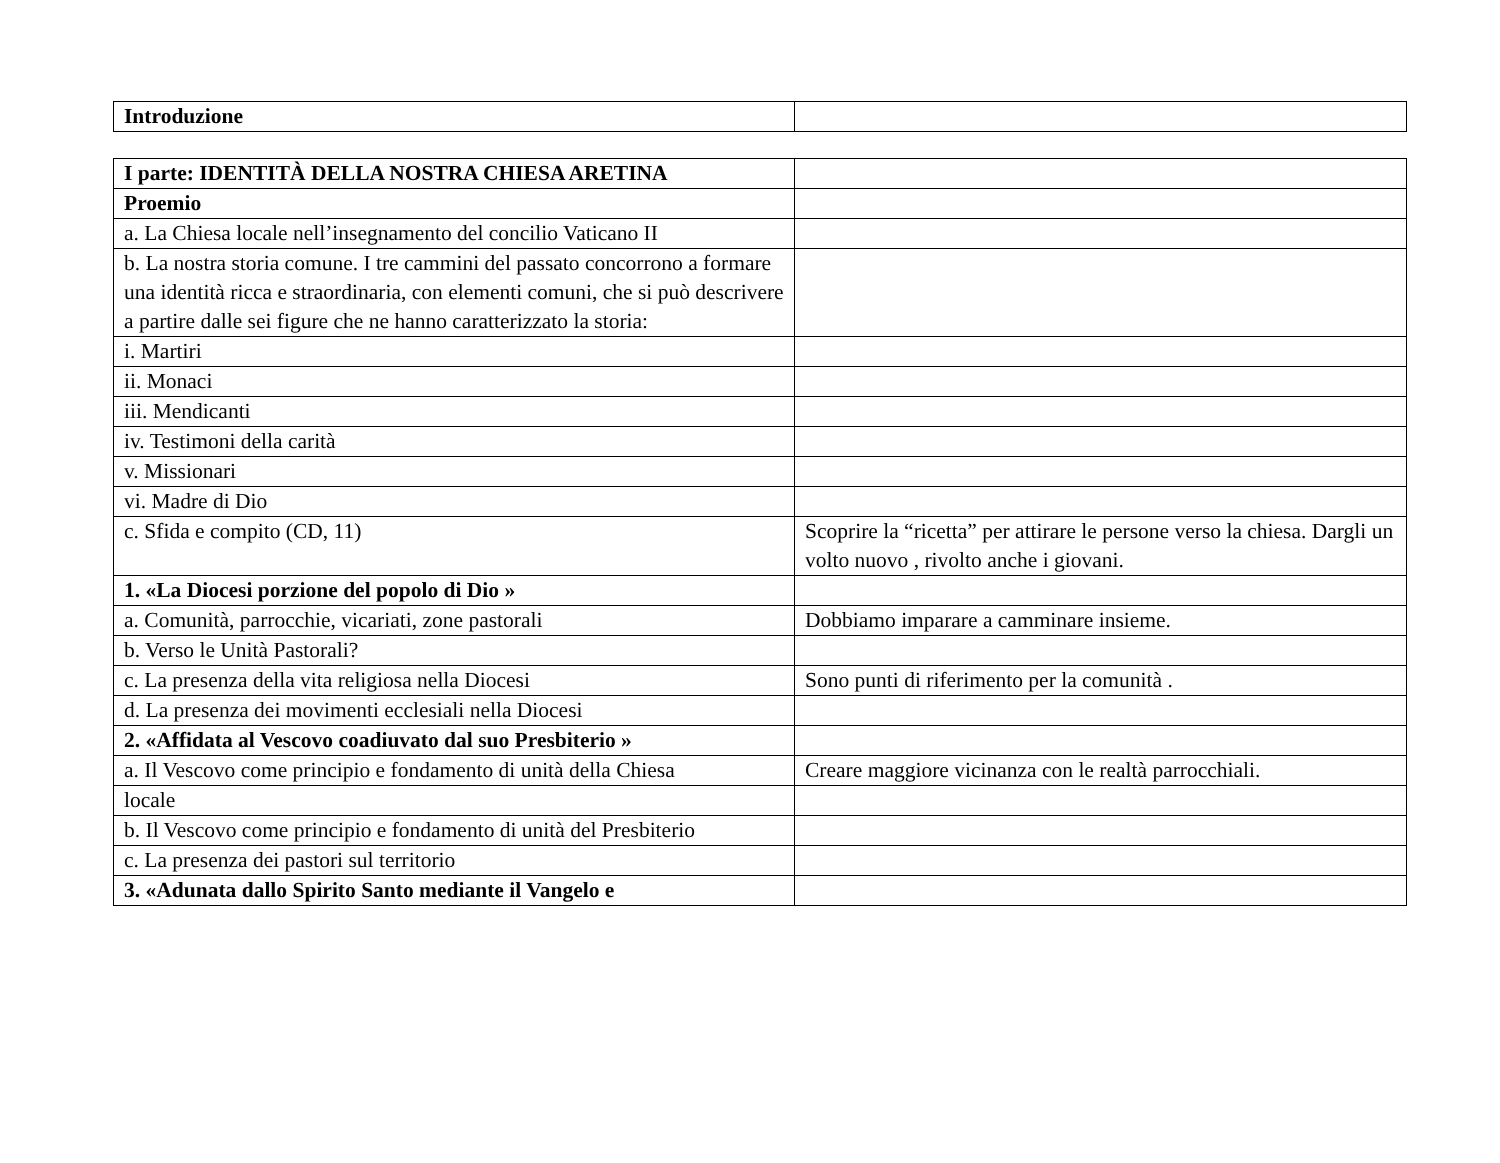| Introduzione | |
| I parte: IDENTITÀ DELLA NOSTRA CHIESA ARETINA | |
| Proemio | |
| a. La Chiesa locale nell’insegnamento del concilio Vaticano II | |
| b. La nostra storia comune. I tre cammini del passato concorrono a formare una identità ricca e straordinaria, con elementi comuni, che si può descrivere a partire dalle sei figure che ne hanno caratterizzato la storia: | |
| i. Martiri | |
| ii. Monaci | |
| iii. Mendicanti | |
| iv. Testimoni della carità | |
| v. Missionari | |
| vi. Madre di Dio | |
| c. Sfida e compito (CD, 11) | Scoprire la “ricetta” per attirare le persone verso la chiesa. Dargli un volto nuovo , rivolto anche i giovani. |
| 1. «La Diocesi porzione del popolo di Dio » | |
| a. Comunità, parrocchie, vicariati, zone pastorali | Dobbiamo imparare a camminare insieme. |
| b. Verso le Unità Pastorali? | |
| c. La presenza della vita religiosa nella Diocesi | Sono punti di riferimento per la comunità . |
| d. La presenza dei movimenti ecclesiali nella Diocesi | |
| 2. «Affidata al Vescovo coadiuvato dal suo Presbiterio » | |
| a. Il Vescovo come principio e fondamento di unità della Chiesa | Creare maggiore vicinanza con le realtà parrocchiali. |
| locale | |
| b. Il Vescovo come principio e fondamento di unità del Presbiterio | |
| c. La presenza dei pastori sul territorio | |
| 3. «Adunata dallo Spirito Santo mediante il Vangelo e | |